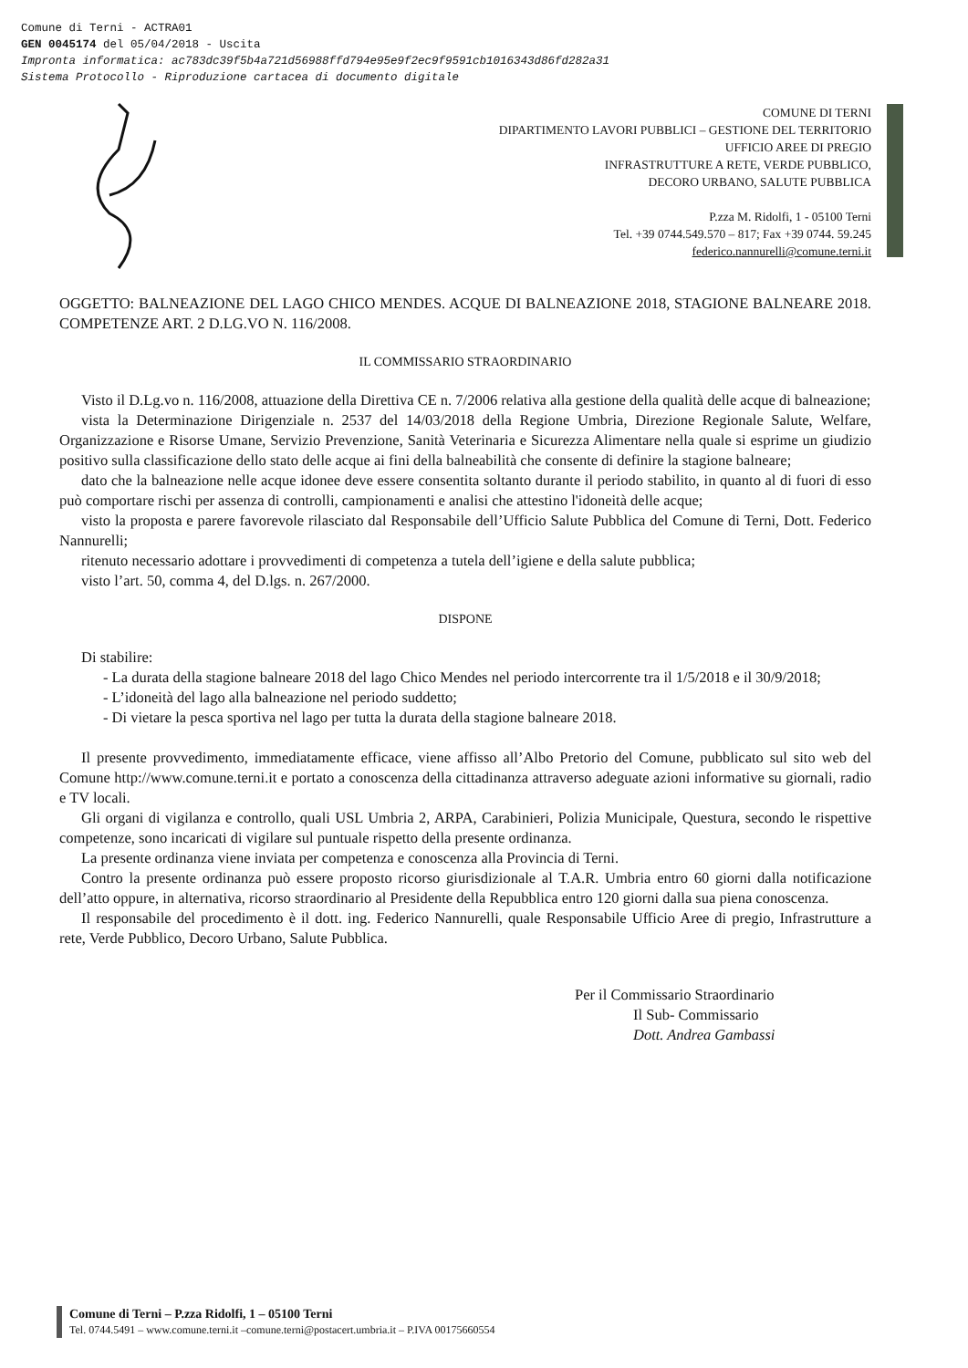Comune di Terni - ACTRA01
GEN 0045174 del 05/04/2018 - Uscita
Impronta informatica: ac783dc39f5b4a721d56988ffd794e95e9f2ec9f9591cb1016343d86fd282a31
Sistema Protocollo - Riproduzione cartacea di documento digitale
COMUNE DI TERNI
DIPARTIMENTO LAVORI PUBBLICI – GESTIONE DEL TERRITORIO
UFFICIO AREE DI PREGIO
INFRASTRUTTURE A RETE, VERDE PUBBLICO,
DECORO URBANO, SALUTE PUBBLICA
P.zza M. Ridolfi, 1 - 05100 Terni
Tel. +39 0744.549.570 – 817; Fax +39 0744. 59.245
federico.nannurelli@comune.terni.it
OGGETTO: BALNEAZIONE DEL LAGO CHICO MENDES. ACQUE DI BALNEAZIONE 2018, STAGIONE BALNEARE 2018. COMPETENZE ART. 2 D.LG.VO N. 116/2008.
IL COMMISSARIO STRAORDINARIO
Visto il D.Lg.vo n. 116/2008, attuazione della Direttiva CE n. 7/2006 relativa alla gestione della qualità delle acque di balneazione;
vista la Determinazione Dirigenziale n. 2537 del 14/03/2018 della Regione Umbria, Direzione Regionale Salute, Welfare, Organizzazione e Risorse Umane, Servizio Prevenzione, Sanità Veterinaria e Sicurezza Alimentare nella quale si esprime un giudizio positivo sulla classificazione dello stato delle acque ai fini della balneabilità che consente di definire la stagione balneare;
dato che la balneazione nelle acque idonee deve essere consentita soltanto durante il periodo stabilito, in quanto al di fuori di esso può comportare rischi per assenza di controlli, campionamenti e analisi che attestino l'idoneità delle acque;
visto la proposta e parere favorevole rilasciato dal Responsabile dell’Ufficio Salute Pubblica del Comune di Terni, Dott. Federico Nannurelli;
ritenuto necessario adottare i provvedimenti di competenza a tutela dell’igiene e della salute pubblica;
visto l’art. 50, comma 4, del D.lgs. n. 267/2000.
DISPONE
Di stabilire:
- La durata della stagione balneare 2018 del lago Chico Mendes nel periodo intercorrente tra il 1/5/2018 e il 30/9/2018;
- L’idoneità del lago alla balneazione nel periodo suddetto;
- Di vietare la pesca sportiva nel lago per tutta la durata della stagione balneare 2018.
Il presente provvedimento, immediatamente efficace, viene affisso all’Albo Pretorio del Comune, pubblicato sul sito web del Comune http://www.comune.terni.it e portato a conoscenza della cittadinanza attraverso adeguate azioni informative su giornali, radio e TV locali.
Gli organi di vigilanza e controllo, quali USL Umbria 2, ARPA, Carabinieri, Polizia Municipale, Questura, secondo le rispettive competenze, sono incaricati di vigilare sul puntuale rispetto della presente ordinanza.
La presente ordinanza viene inviata per competenza e conoscenza alla Provincia di Terni.
Contro la presente ordinanza può essere proposto ricorso giurisdizionale al T.A.R. Umbria entro 60 giorni dalla notificazione dell’atto oppure, in alternativa, ricorso straordinario al Presidente della Repubblica entro 120 giorni dalla sua piena conoscenza.
Il responsabile del procedimento è il dott. ing. Federico Nannurelli, quale Responsabile Ufficio Aree di pregio, Infrastrutture a rete, Verde Pubblico, Decoro Urbano, Salute Pubblica.
Per il Commissario Straordinario
Il Sub- Commissario
Dott. Andrea Gambassi
Comune di Terni – P.zza Ridolfi, 1 – 05100 Terni
Tel. 0744.5491 – www.comune.terni.it –comune.terni@postacert.umbria.it – P.IVA 00175660554